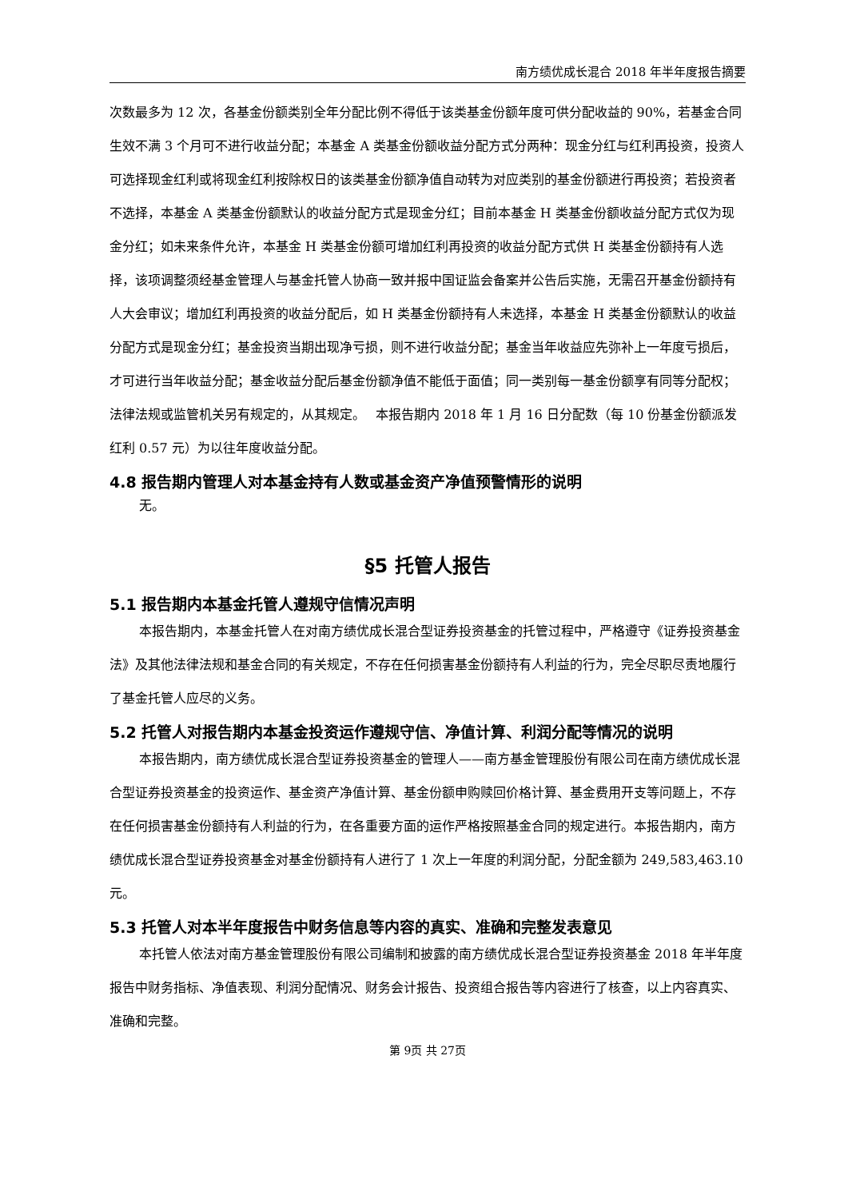南方绩优成长混合 2018 年半年度报告摘要
次数最多为 12 次，各基金份额类别全年分配比例不得低于该类基金份额年度可供分配收益的 90%，若基金合同生效不满 3 个月可不进行收益分配；本基金 A 类基金份额收益分配方式分两种：现金分红与红利再投资，投资人可选择现金红利或将现金红利按除权日的该类基金份额净值自动转为对应类别的基金份额进行再投资；若投资者不选择，本基金 A 类基金份额默认的收益分配方式是现金分红；目前本基金 H 类基金份额收益分配方式仅为现金分红；如未来条件允许，本基金 H 类基金份额可增加红利再投资的收益分配方式供 H 类基金份额持有人选择，该项调整须经基金管理人与基金托管人协商一致并报中国证监会备案并公告后实施，无需召开基金份额持有人大会审议；增加红利再投资的收益分配后，如 H 类基金份额持有人未选择，本基金 H 类基金份额默认的收益分配方式是现金分红；基金投资当期出现净亏损，则不进行收益分配；基金当年收益应先弥补上一年度亏损后，才可进行当年收益分配；基金收益分配后基金份额净值不能低于面值；同一类别每一基金份额享有同等分配权；法律法规或监管机关另有规定的，从其规定。　 本报告期内 2018 年 1 月 16 日分配数（每 10 份基金份额派发红利 0.57 元）为以往年度收益分配。
4.8 报告期内管理人对本基金持有人数或基金资产净值预警情形的说明
无。
§5 托管人报告
5.1 报告期内本基金托管人遵规守信情况声明
本报告期内，本基金托管人在对南方绩优成长混合型证券投资基金的托管过程中，严格遵守《证券投资基金法》及其他法律法规和基金合同的有关规定，不存在任何损害基金份额持有人利益的行为，完全尽职尽责地履行了基金托管人应尽的义务。
5.2 托管人对报告期内本基金投资运作遵规守信、净值计算、利润分配等情况的说明
本报告期内，南方绩优成长混合型证券投资基金的管理人——南方基金管理股份有限公司在南方绩优成长混合型证券投资基金的投资运作、基金资产净值计算、基金份额申购赎回价格计算、基金费用开支等问题上，不存在任何损害基金份额持有人利益的行为，在各重要方面的运作严格按照基金合同的规定进行。本报告期内，南方绩优成长混合型证券投资基金对基金份额持有人进行了 1 次上一年度的利润分配，分配金额为 249,583,463.10 元。
5.3 托管人对本半年度报告中财务信息等内容的真实、准确和完整发表意见
本托管人依法对南方基金管理股份有限公司编制和披露的南方绩优成长混合型证券投资基金 2018 年半年度报告中财务指标、净值表现、利润分配情况、财务会计报告、投资组合报告等内容进行了核查，以上内容真实、准确和完整。
第 9页 共 27页